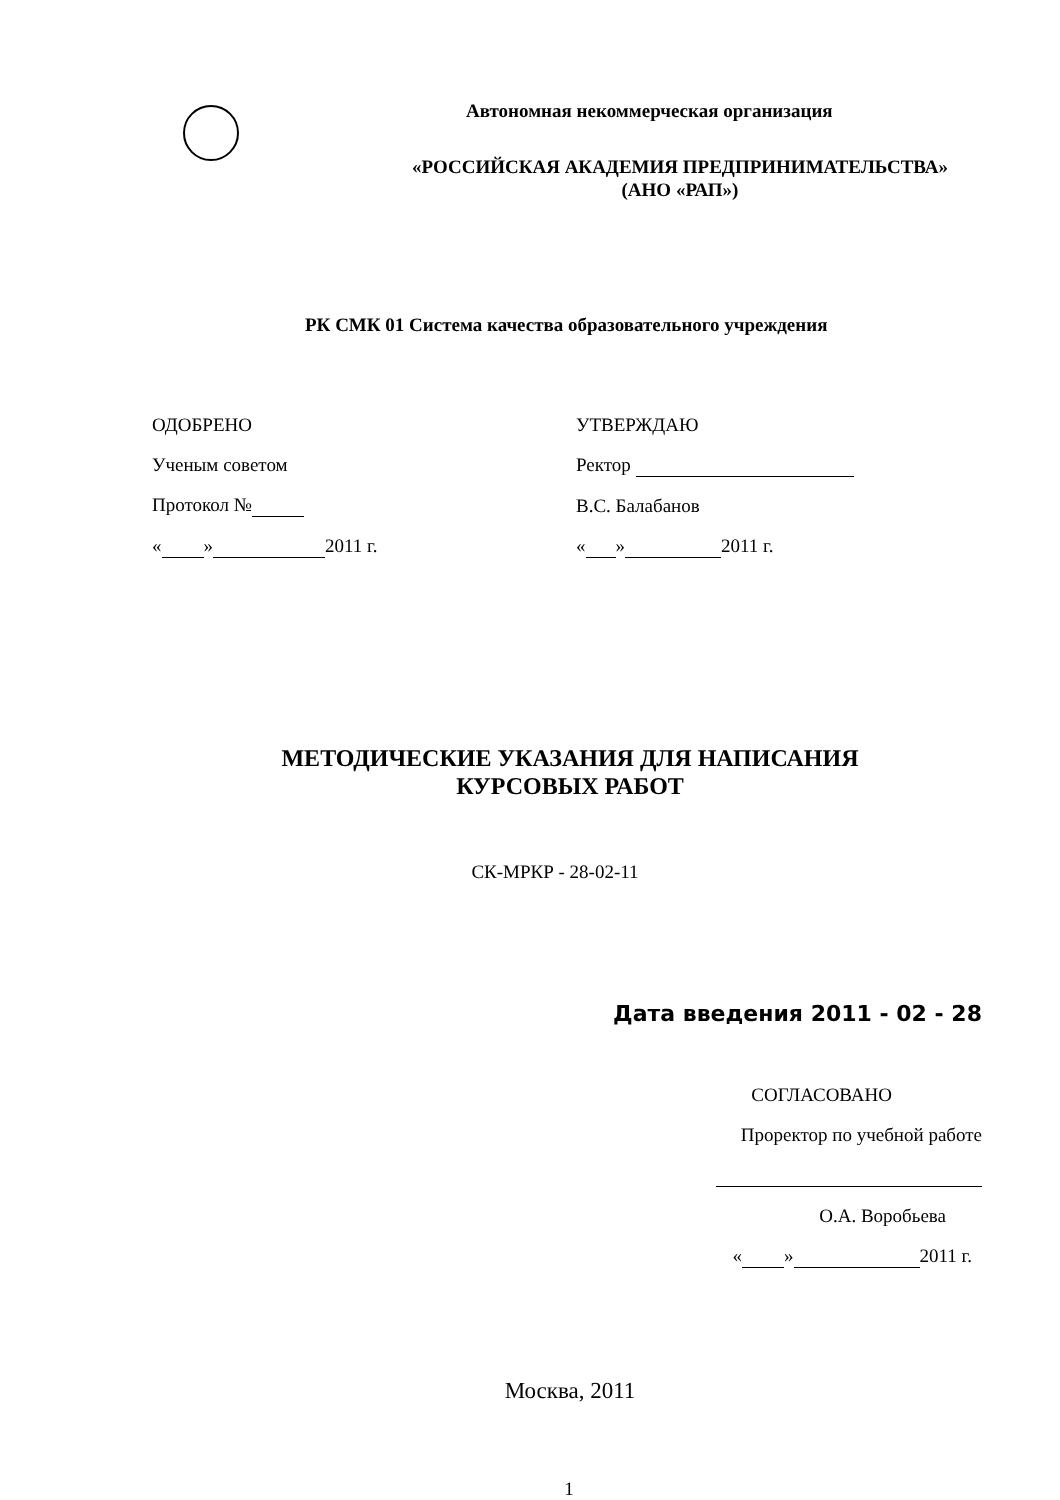Автономная некоммерческая организация
«РОССИЙСКАЯ АКАДЕМИЯ ПРЕДПРИНИМАТЕЛЬСТВА»
(АНО «РАП»)
РК СМК 01 Система качества образовательного учреждения
ОДОБРЕНО
Ученым советом
Протокол №
« » 2011 г.
УТВЕРЖДАЮ
Ректор
В.С. Балабанов
« » 2011 г.
МЕТОДИЧЕСКИЕ УКАЗАНИЯ ДЛЯ НАПИСАНИЯ
КУРСОВЫХ РАБОТ
СК-МРКР - 28-02-11
Дата введения 2011 - 02 - 28
СОГЛАСОВАНО
Проректор по учебной работе
О.А. Воробьева
« » 2011 г.
Москва, 2011
1